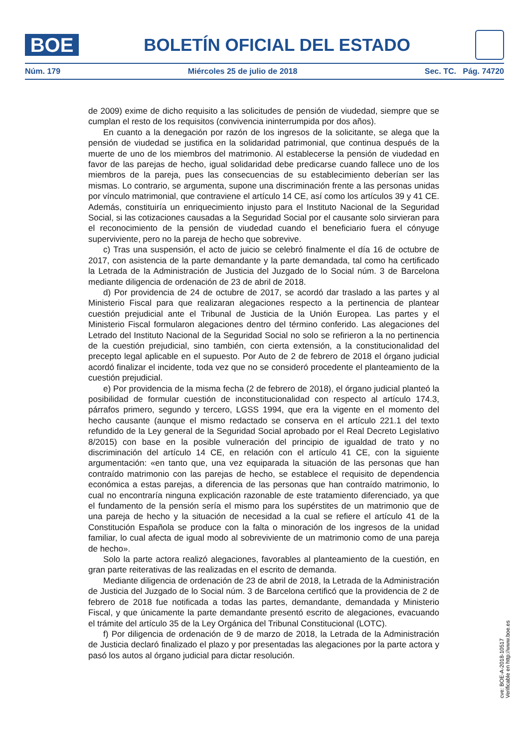BOE
BOLETÍN OFICIAL DEL ESTADO
Núm. 179 Miércoles 25 de julio de 2018 Sec. TC. Pág. 74720
de 2009) exime de dicho requisito a las solicitudes de pensión de viudedad, siempre que se cumplan el resto de los requisitos (convivencia ininterrumpida por dos años).
En cuanto a la denegación por razón de los ingresos de la solicitante, se alega que la pensión de viudedad se justifica en la solidaridad patrimonial, que continua después de la muerte de uno de los miembros del matrimonio. Al establecerse la pensión de viudedad en favor de las parejas de hecho, igual solidaridad debe predicarse cuando fallece uno de los miembros de la pareja, pues las consecuencias de su establecimiento deberían ser las mismas. Lo contrario, se argumenta, supone una discriminación frente a las personas unidas por vínculo matrimonial, que contraviene el artículo 14 CE, así como los artículos 39 y 41 CE. Además, constituiría un enriquecimiento injusto para el Instituto Nacional de la Seguridad Social, si las cotizaciones causadas a la Seguridad Social por el causante solo sirvieran para el reconocimiento de la pensión de viudedad cuando el beneficiario fuera el cónyuge superviviente, pero no la pareja de hecho que sobrevive.
c) Tras una suspensión, el acto de juicio se celebró finalmente el día 16 de octubre de 2017, con asistencia de la parte demandante y la parte demandada, tal como ha certificado la Letrada de la Administración de Justicia del Juzgado de lo Social núm. 3 de Barcelona mediante diligencia de ordenación de 23 de abril de 2018.
d) Por providencia de 24 de octubre de 2017, se acordó dar traslado a las partes y al Ministerio Fiscal para que realizaran alegaciones respecto a la pertinencia de plantear cuestión prejudicial ante el Tribunal de Justicia de la Unión Europea. Las partes y el Ministerio Fiscal formularon alegaciones dentro del término conferido. Las alegaciones del Letrado del Instituto Nacional de la Seguridad Social no solo se refirieron a la no pertinencia de la cuestión prejudicial, sino también, con cierta extensión, a la constitucionalidad del precepto legal aplicable en el supuesto. Por Auto de 2 de febrero de 2018 el órgano judicial acordó finalizar el incidente, toda vez que no se consideró procedente el planteamiento de la cuestión prejudicial.
e) Por providencia de la misma fecha (2 de febrero de 2018), el órgano judicial planteó la posibilidad de formular cuestión de inconstitucionalidad con respecto al artículo 174.3, párrafos primero, segundo y tercero, LGSS 1994, que era la vigente en el momento del hecho causante (aunque el mismo redactado se conserva en el artículo 221.1 del texto refundido de la Ley general de la Seguridad Social aprobado por el Real Decreto Legislativo 8/2015) con base en la posible vulneración del principio de igualdad de trato y no discriminación del artículo 14 CE, en relación con el artículo 41 CE, con la siguiente argumentación: «en tanto que, una vez equiparada la situación de las personas que han contraído matrimonio con las parejas de hecho, se establece el requisito de dependencia económica a estas parejas, a diferencia de las personas que han contraído matrimonio, lo cual no encontraría ninguna explicación razonable de este tratamiento diferenciado, ya que el fundamento de la pensión sería el mismo para los supérstites de un matrimonio que de una pareja de hecho y la situación de necesidad a la cual se refiere el artículo 41 de la Constitución Española se produce con la falta o minoración de los ingresos de la unidad familiar, lo cual afecta de igual modo al sobreviviente de un matrimonio como de una pareja de hecho».
Solo la parte actora realizó alegaciones, favorables al planteamiento de la cuestión, en gran parte reiterativas de las realizadas en el escrito de demanda.
Mediante diligencia de ordenación de 23 de abril de 2018, la Letrada de la Administración de Justicia del Juzgado de lo Social núm. 3 de Barcelona certificó que la providencia de 2 de febrero de 2018 fue notificada a todas las partes, demandante, demandada y Ministerio Fiscal, y que únicamente la parte demandante presentó escrito de alegaciones, evacuando el trámite del artículo 35 de la Ley Orgánica del Tribunal Constitucional (LOTC).
f) Por diligencia de ordenación de 9 de marzo de 2018, la Letrada de la Administración de Justicia declaró finalizado el plazo y por presentadas las alegaciones por la parte actora y pasó los autos al órgano judicial para dictar resolución.
cve: BOE-A-2018-10517
Verificable en http://www.boe.es